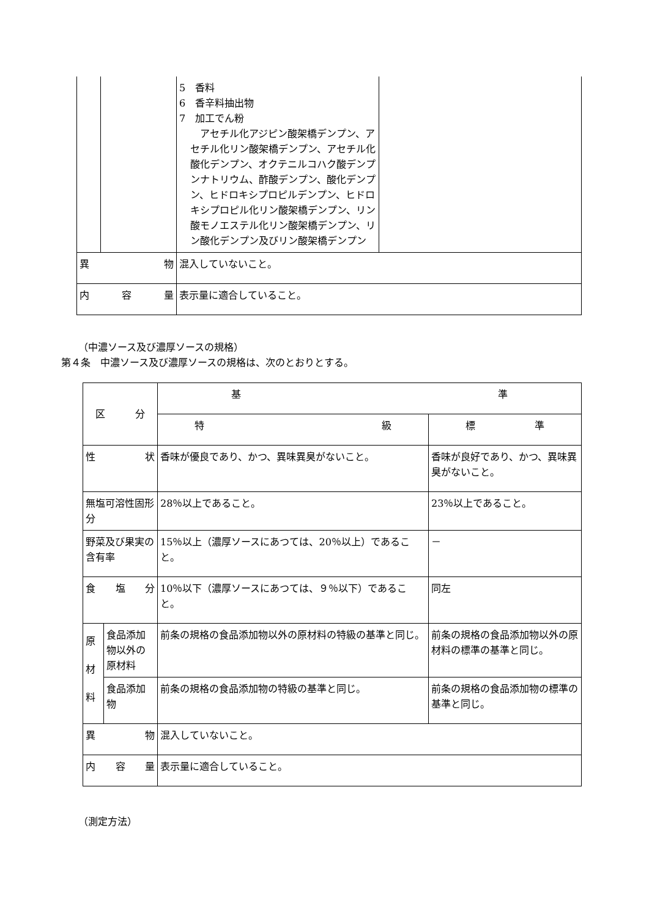| | | 5 香料 6 香辛料抽出物 7 加工でん粉 アセチル化アジピン酸架橋デンプン、アセチル化リン酸架橋デンプン、アセチル化酸化デンプン、オクテニルコハク酸デンプンナトリウム、酢酸デンプン、酸化デンプン、ヒドロキシプロピルデンプン、ヒドロキシプロピル化リン酸架橋デンプン、リン酸モノエステル化リン酸架橋デンプン、リン酸化デンプン及びリン酸架橋デンプン | |
| 異 物 | | 混入していないこと。 | |
| 内 容 量 | | 表示量に適合していること。 | |
（中濃ソース及び濃厚ソースの規格）
第４条　中濃ソース及び濃厚ソースの規格は、次のとおりとする。
| 区 分 | | 基 準 | |
| | | 特 級 | 標 準 |
| 性 状 | | 香味が優良であり、かつ、異味異臭がないこと。 | 香味が良好であり、かつ、異味異臭がないこと。 |
| 無塩可溶性固形分 | | 28％以上であること。 | 23％以上であること。 |
| 野菜及び果実の含有率 | | 15％以上（濃厚ソースにあつては、20％以上）であること。 | － |
| 食 塩 分 | | 10％以下（濃厚ソースにあつては、９％以下）であること。 | 同左 |
| 原 材 料 | 食品添加物以外の原材料 | 前条の規格の食品添加物以外の原材料の特級の基準と同じ。 | 前条の規格の食品添加物以外の原材料の標準の基準と同じ。 |
| | 食品添加物 | 前条の規格の食品添加物の特級の基準と同じ。 | 前条の規格の食品添加物の標準の基準と同じ。 |
| 異 物 | | 混入していないこと。 | |
| 内 容 量 | | 表示量に適合していること。 | |
（測定方法）